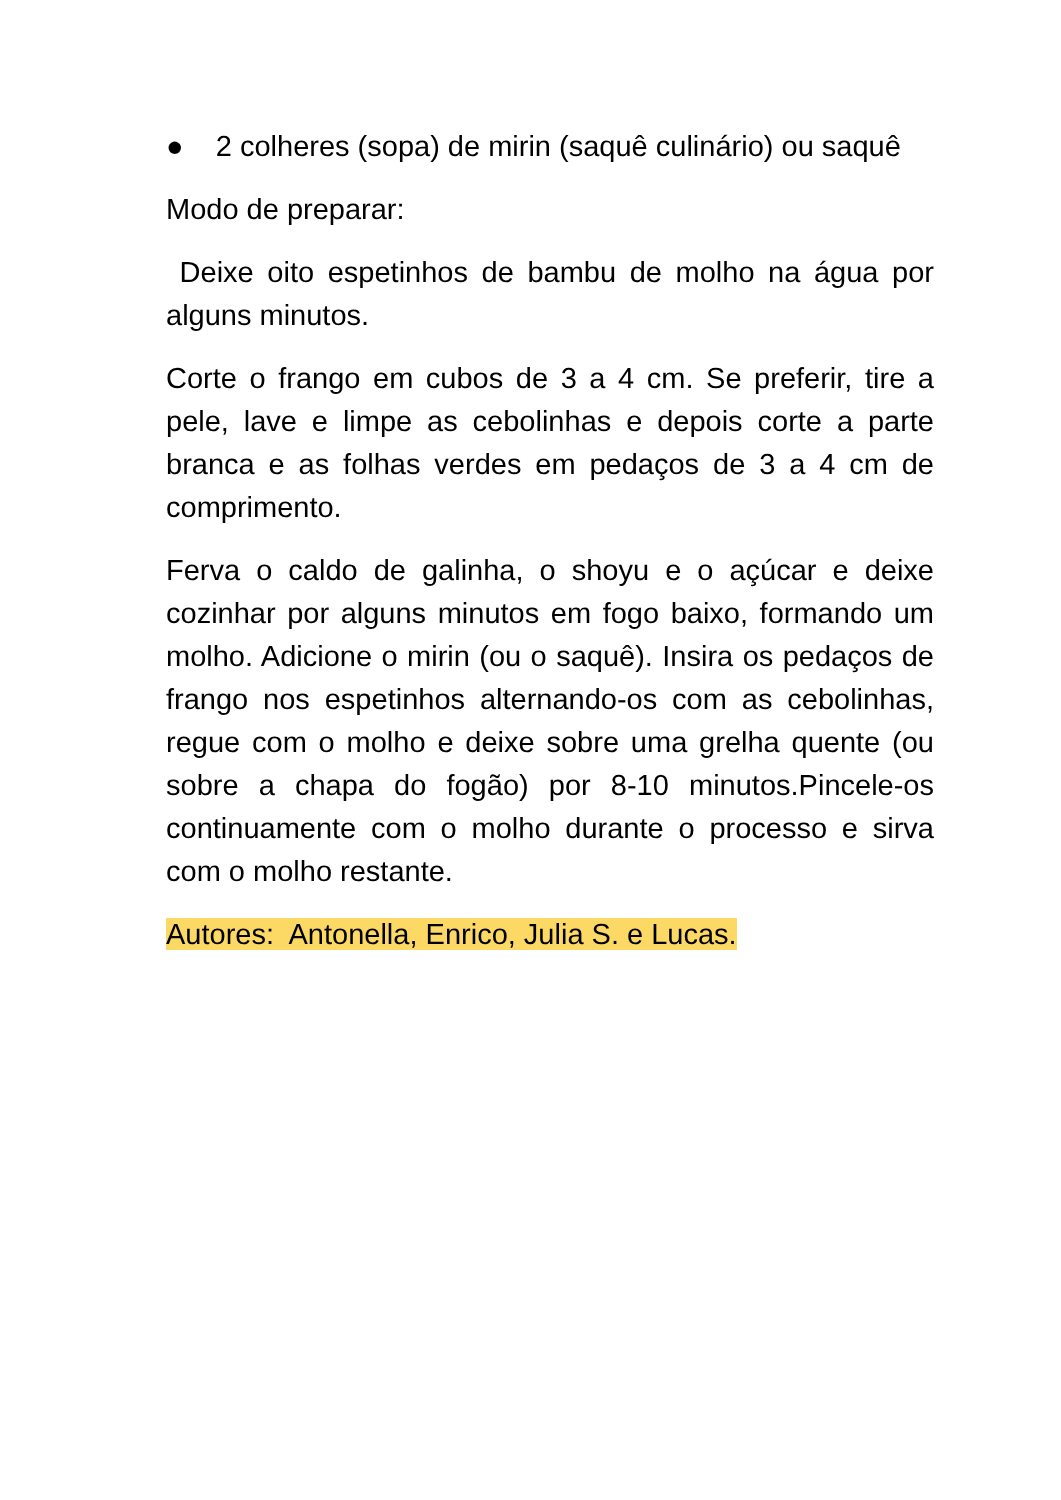● 2 colheres (sopa) de mirin (saquê culinário) ou saquê
Modo de preparar:
Deixe oito espetinhos de bambu de molho na água por alguns minutos.
Corte o frango em cubos de 3 a 4 cm. Se preferir, tire a pele, lave e limpe as cebolinhas e depois corte a parte branca e as folhas verdes em pedaços de 3 a 4 cm de comprimento.
Ferva o caldo de galinha, o shoyu e o açúcar e deixe cozinhar por alguns minutos em fogo baixo, formando um molho. Adicione o mirin (ou o saquê). Insira os pedaços de frango nos espetinhos alternando-os com as cebolinhas, regue com o molho e deixe sobre uma grelha quente (ou sobre a chapa do fogão) por 8-10 minutos.Pincele-os continuamente com o molho durante o processo e sirva com o molho restante.
Autores: Antonella, Enrico, Julia S. e Lucas.